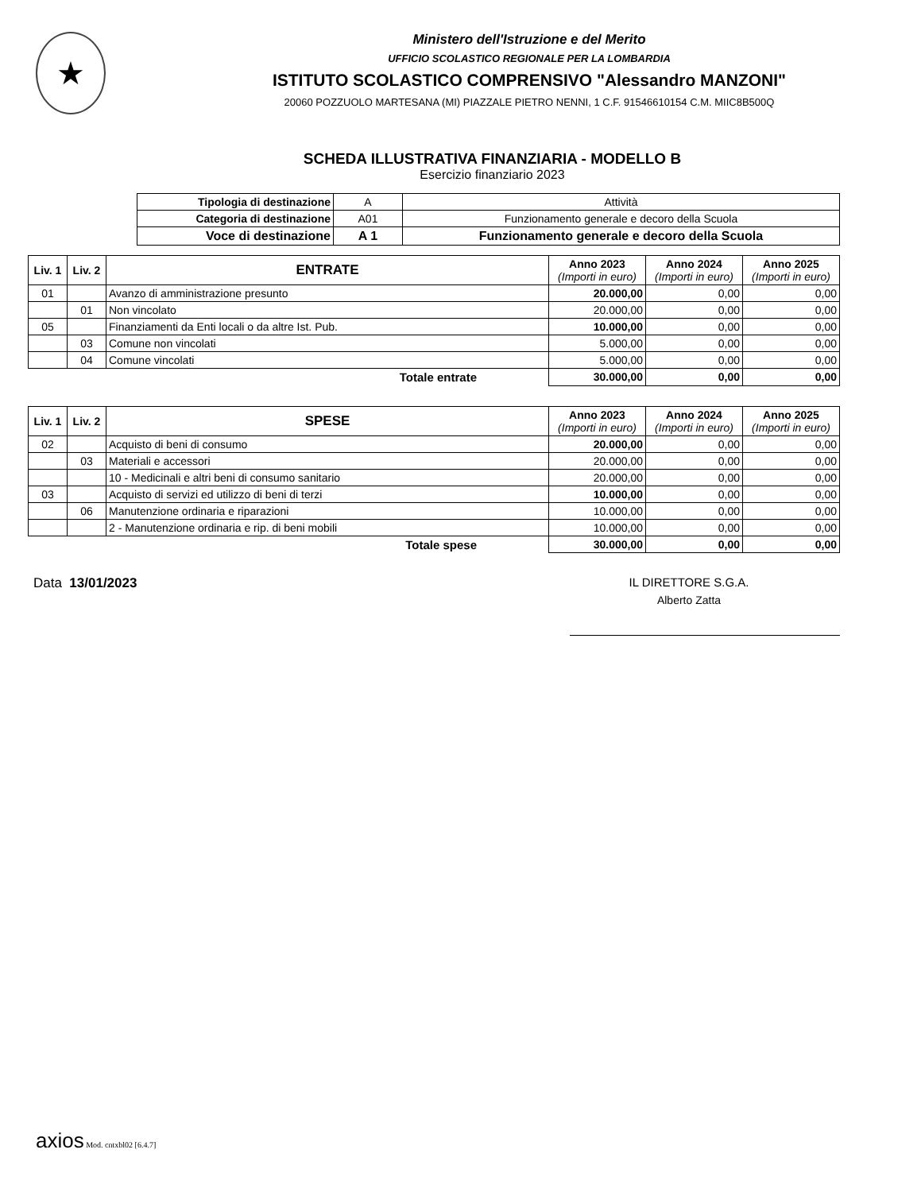★
Ministero dell'Istruzione e del Merito
UFFICIO SCOLASTICO REGIONALE PER LA LOMBARDIA
ISTITUTO SCOLASTICO COMPRENSIVO "Alessandro MANZONI"
20060 POZZUOLO MARTESANA (MI) PIAZZALE PIETRO NENNI, 1 C.F. 91546610154 C.M. MIIC8B500Q
SCHEDA ILLUSTRATIVA FINANZIARIA - MODELLO B
Esercizio finanziario 2023
| Tipologia di destinazione | A | Attività |
| Categoria di destinazione | A01 | Funzionamento generale e decoro della Scuola |
| Voce di destinazione | A 1 | Funzionamento generale e decoro della Scuola |
| Liv. 1 | Liv. 2 | ENTRATE | Anno 2023 (Importi in euro) | Anno 2024 (Importi in euro) | Anno 2025 (Importi in euro) |
| --- | --- | --- | --- | --- | --- |
| 01 | | Avanzo di amministrazione presunto | 20.000,00 | 0,00 | 0,00 |
| | 01 | Non vincolato | 20.000,00 | 0,00 | 0,00 |
| 05 | | Finanziamenti da Enti locali o da altre Ist. Pub. | 10.000,00 | 0,00 | 0,00 |
| | 03 | Comune non vincolati | 5.000,00 | 0,00 | 0,00 |
| | 04 | Comune vincolati | 5.000,00 | 0,00 | 0,00 |
| | | Totale entrate | 30.000,00 | 0,00 | 0,00 |
| Liv. 1 | Liv. 2 | SPESE | Anno 2023 (Importi in euro) | Anno 2024 (Importi in euro) | Anno 2025 (Importi in euro) |
| --- | --- | --- | --- | --- | --- |
| 02 | | Acquisto di beni di consumo | 20.000,00 | 0,00 | 0,00 |
| | 03 | Materiali e accessori | 20.000,00 | 0,00 | 0,00 |
| | | 10 - Medicinali e altri beni di consumo sanitario | 20.000,00 | 0,00 | 0,00 |
| 03 | | Acquisto di servizi ed utilizzo di beni di terzi | 10.000,00 | 0,00 | 0,00 |
| | 06 | Manutenzione ordinaria e riparazioni | 10.000,00 | 0,00 | 0,00 |
| | | 2 - Manutenzione ordinaria e rip. di beni mobili | 10.000,00 | 0,00 | 0,00 |
| | | Totale spese | 30.000,00 | 0,00 | 0,00 |
Data 13/01/2023 IL DIRETTORE S.G.A.
Alberto Zatta
axios Mod. cntxbl02 [6.4.7]